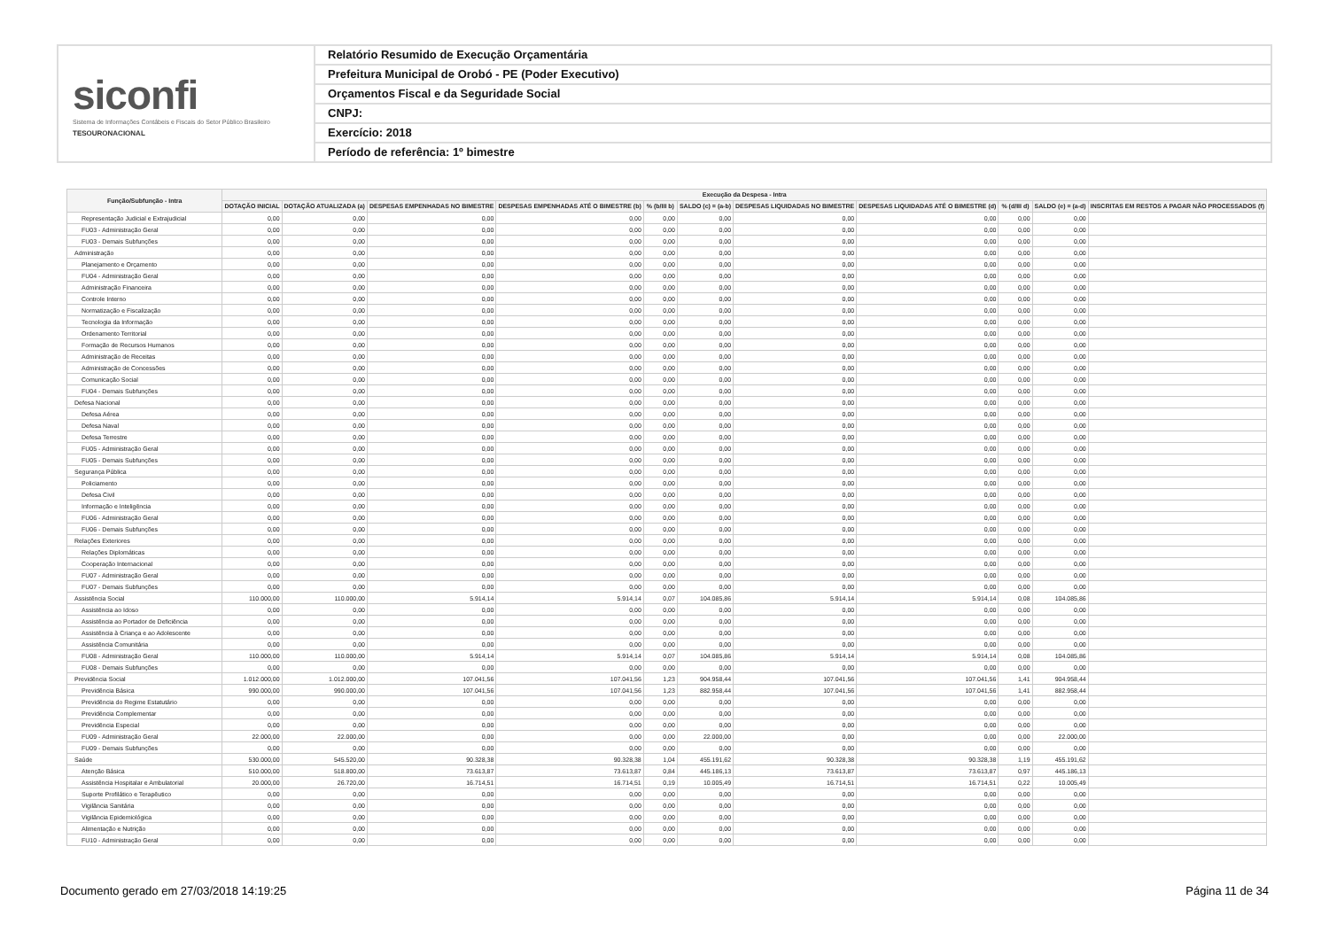siconfi
Sistema de Informações Contábeis e Fiscais do Setor Público Brasileiro
TESOURONACIONAL
Relatório Resumido de Execução Orçamentária
Prefeitura Municipal de Orobó - PE (Poder Executivo)
Orçamentos Fiscal e da Seguridade Social
CNPJ:
Exercício: 2018
Período de referência: 1º bimestre
| Função/Subfunção - Intra | Execução da Despesa - Intra | | | | | | | | | | |
| --- | --- | --- | --- | --- | --- | --- | --- | --- | --- | --- | --- |
| | DOTAÇÃO INICIAL | DOTAÇÃO ATUALIZADA (a) | DESPESAS EMPENHADAS NO BIMESTRE | DESPESAS EMPENHADAS ATÉ O BIMESTRE (b) | % (b/III b) | SALDO (c) = (a-b) | DESPESAS LIQUIDADAS NO BIMESTRE | DESPESAS LIQUIDADAS ATÉ O BIMESTRE (d) | % (d/III d) | SALDO (e) = (a-d) | INSCRITAS EM RESTOS A PAGAR NÃO PROCESSADOS (f) |
| Representação Judicial e Extrajudicial | 0,00 | 0,00 | 0,00 | 0,00 | 0,00 | 0,00 | 0,00 | 0,00 | 0,00 | 0,00 | |
| FU03 - Administração Geral | 0,00 | 0,00 | 0,00 | 0,00 | 0,00 | 0,00 | 0,00 | 0,00 | 0,00 | 0,00 | |
| FU03 - Demais Subfunções | 0,00 | 0,00 | 0,00 | 0,00 | 0,00 | 0,00 | 0,00 | 0,00 | 0,00 | 0,00 | |
| Administração | 0,00 | 0,00 | 0,00 | 0,00 | 0,00 | 0,00 | 0,00 | 0,00 | 0,00 | 0,00 | |
| Planejamento e Orçamento | 0,00 | 0,00 | 0,00 | 0,00 | 0,00 | 0,00 | 0,00 | 0,00 | 0,00 | 0,00 | |
| FU04 - Administração Geral | 0,00 | 0,00 | 0,00 | 0,00 | 0,00 | 0,00 | 0,00 | 0,00 | 0,00 | 0,00 | |
| Administração Financeira | 0,00 | 0,00 | 0,00 | 0,00 | 0,00 | 0,00 | 0,00 | 0,00 | 0,00 | 0,00 | |
| Controle Interno | 0,00 | 0,00 | 0,00 | 0,00 | 0,00 | 0,00 | 0,00 | 0,00 | 0,00 | 0,00 | |
| Normatização e Fiscalização | 0,00 | 0,00 | 0,00 | 0,00 | 0,00 | 0,00 | 0,00 | 0,00 | 0,00 | 0,00 | |
| Tecnologia da Informação | 0,00 | 0,00 | 0,00 | 0,00 | 0,00 | 0,00 | 0,00 | 0,00 | 0,00 | 0,00 | |
| Ordenamento Territorial | 0,00 | 0,00 | 0,00 | 0,00 | 0,00 | 0,00 | 0,00 | 0,00 | 0,00 | 0,00 | |
| Formação de Recursos Humanos | 0,00 | 0,00 | 0,00 | 0,00 | 0,00 | 0,00 | 0,00 | 0,00 | 0,00 | 0,00 | |
| Administração de Receitas | 0,00 | 0,00 | 0,00 | 0,00 | 0,00 | 0,00 | 0,00 | 0,00 | 0,00 | 0,00 | |
| Administração de Concessões | 0,00 | 0,00 | 0,00 | 0,00 | 0,00 | 0,00 | 0,00 | 0,00 | 0,00 | 0,00 | |
| Comunicação Social | 0,00 | 0,00 | 0,00 | 0,00 | 0,00 | 0,00 | 0,00 | 0,00 | 0,00 | 0,00 | |
| FU04 - Demais Subfunções | 0,00 | 0,00 | 0,00 | 0,00 | 0,00 | 0,00 | 0,00 | 0,00 | 0,00 | 0,00 | |
| Defesa Nacional | 0,00 | 0,00 | 0,00 | 0,00 | 0,00 | 0,00 | 0,00 | 0,00 | 0,00 | 0,00 | |
| Defesa Aérea | 0,00 | 0,00 | 0,00 | 0,00 | 0,00 | 0,00 | 0,00 | 0,00 | 0,00 | 0,00 | |
| Defesa Naval | 0,00 | 0,00 | 0,00 | 0,00 | 0,00 | 0,00 | 0,00 | 0,00 | 0,00 | 0,00 | |
| Defesa Terrestre | 0,00 | 0,00 | 0,00 | 0,00 | 0,00 | 0,00 | 0,00 | 0,00 | 0,00 | 0,00 | |
| FU05 - Administração Geral | 0,00 | 0,00 | 0,00 | 0,00 | 0,00 | 0,00 | 0,00 | 0,00 | 0,00 | 0,00 | |
| FU05 - Demais Subfunções | 0,00 | 0,00 | 0,00 | 0,00 | 0,00 | 0,00 | 0,00 | 0,00 | 0,00 | 0,00 | |
| Segurança Pública | 0,00 | 0,00 | 0,00 | 0,00 | 0,00 | 0,00 | 0,00 | 0,00 | 0,00 | 0,00 | |
| Policiamento | 0,00 | 0,00 | 0,00 | 0,00 | 0,00 | 0,00 | 0,00 | 0,00 | 0,00 | 0,00 | |
| Defesa Civil | 0,00 | 0,00 | 0,00 | 0,00 | 0,00 | 0,00 | 0,00 | 0,00 | 0,00 | 0,00 | |
| Informação e Inteligência | 0,00 | 0,00 | 0,00 | 0,00 | 0,00 | 0,00 | 0,00 | 0,00 | 0,00 | 0,00 | |
| FU06 - Administração Geral | 0,00 | 0,00 | 0,00 | 0,00 | 0,00 | 0,00 | 0,00 | 0,00 | 0,00 | 0,00 | |
| FU06 - Demais Subfunções | 0,00 | 0,00 | 0,00 | 0,00 | 0,00 | 0,00 | 0,00 | 0,00 | 0,00 | 0,00 | |
| Relações Exteriores | 0,00 | 0,00 | 0,00 | 0,00 | 0,00 | 0,00 | 0,00 | 0,00 | 0,00 | 0,00 | |
| Relações Diplomáticas | 0,00 | 0,00 | 0,00 | 0,00 | 0,00 | 0,00 | 0,00 | 0,00 | 0,00 | 0,00 | |
| Cooperação Internacional | 0,00 | 0,00 | 0,00 | 0,00 | 0,00 | 0,00 | 0,00 | 0,00 | 0,00 | 0,00 | |
| FU07 - Administração Geral | 0,00 | 0,00 | 0,00 | 0,00 | 0,00 | 0,00 | 0,00 | 0,00 | 0,00 | 0,00 | |
| FU07 - Demais Subfunções | 0,00 | 0,00 | 0,00 | 0,00 | 0,00 | 0,00 | 0,00 | 0,00 | 0,00 | 0,00 | |
| Assistência Social | 110.000,00 | 110.000,00 | 5.914,14 | 5.914,14 | 0,07 | 104.085,86 | 5.914,14 | 5.914,14 | 0,08 | 104.085,86 | |
| Assistência ao Idoso | 0,00 | 0,00 | 0,00 | 0,00 | 0,00 | 0,00 | 0,00 | 0,00 | 0,00 | 0,00 | |
| Assistência ao Portador de Deficiência | 0,00 | 0,00 | 0,00 | 0,00 | 0,00 | 0,00 | 0,00 | 0,00 | 0,00 | 0,00 | |
| Assistência à Criança e ao Adolescente | 0,00 | 0,00 | 0,00 | 0,00 | 0,00 | 0,00 | 0,00 | 0,00 | 0,00 | 0,00 | |
| Assistência Comunitária | 0,00 | 0,00 | 0,00 | 0,00 | 0,00 | 0,00 | 0,00 | 0,00 | 0,00 | 0,00 | |
| FU08 - Administração Geral | 110.000,00 | 110.000,00 | 5.914,14 | 5.914,14 | 0,07 | 104.085,86 | 5.914,14 | 5.914,14 | 0,08 | 104.085,86 | |
| FU08 - Demais Subfunções | 0,00 | 0,00 | 0,00 | 0,00 | 0,00 | 0,00 | 0,00 | 0,00 | 0,00 | 0,00 | |
| Previdência Social | 1.012.000,00 | 1.012.000,00 | 107.041,56 | 107.041,56 | 1,23 | 904.958,44 | 107.041,56 | 107.041,56 | 1,41 | 904.958,44 | |
| Previdência Básica | 990.000,00 | 990.000,00 | 107.041,56 | 107.041,56 | 1,23 | 882.958,44 | 107.041,56 | 107.041,56 | 1,41 | 882.958,44 | |
| Previdência do Regime Estatutário | 0,00 | 0,00 | 0,00 | 0,00 | 0,00 | 0,00 | 0,00 | 0,00 | 0,00 | 0,00 | |
| Previdência Complementar | 0,00 | 0,00 | 0,00 | 0,00 | 0,00 | 0,00 | 0,00 | 0,00 | 0,00 | 0,00 | |
| Previdência Especial | 0,00 | 0,00 | 0,00 | 0,00 | 0,00 | 0,00 | 0,00 | 0,00 | 0,00 | 0,00 | |
| FU09 - Administração Geral | 22.000,00 | 22.000,00 | 0,00 | 0,00 | 0,00 | 22.000,00 | 0,00 | 0,00 | 0,00 | 22.000,00 | |
| FU09 - Demais Subfunções | 0,00 | 0,00 | 0,00 | 0,00 | 0,00 | 0,00 | 0,00 | 0,00 | 0,00 | 0,00 | |
| Saúde | 530.000,00 | 545.520,00 | 90.328,38 | 90.328,38 | 1,04 | 455.191,62 | 90.328,38 | 90.328,38 | 1,19 | 455.191,62 | |
| Atenção Básica | 510.000,00 | 518.800,00 | 73.613,87 | 73.613,87 | 0,84 | 445.186,13 | 73.613,87 | 73.613,87 | 0,97 | 445.186,13 | |
| Assistência Hospitalar e Ambulatorial | 20.000,00 | 26.720,00 | 16.714,51 | 16.714,51 | 0,19 | 10.005,49 | 16.714,51 | 16.714,51 | 0,22 | 10.005,49 | |
| Suporte Profilático e Terapêutico | 0,00 | 0,00 | 0,00 | 0,00 | 0,00 | 0,00 | 0,00 | 0,00 | 0,00 | 0,00 | |
| Vigilância Sanitária | 0,00 | 0,00 | 0,00 | 0,00 | 0,00 | 0,00 | 0,00 | 0,00 | 0,00 | 0,00 | |
| Vigilância Epidemiológica | 0,00 | 0,00 | 0,00 | 0,00 | 0,00 | 0,00 | 0,00 | 0,00 | 0,00 | 0,00 | |
| Alimentação e Nutrição | 0,00 | 0,00 | 0,00 | 0,00 | 0,00 | 0,00 | 0,00 | 0,00 | 0,00 | 0,00 | |
| FU10 - Administração Geral | 0,00 | 0,00 | 0,00 | 0,00 | 0,00 | 0,00 | 0,00 | 0,00 | 0,00 | 0,00 | |
Documento gerado em 27/03/2018 14:19:25 Página 11 de 34